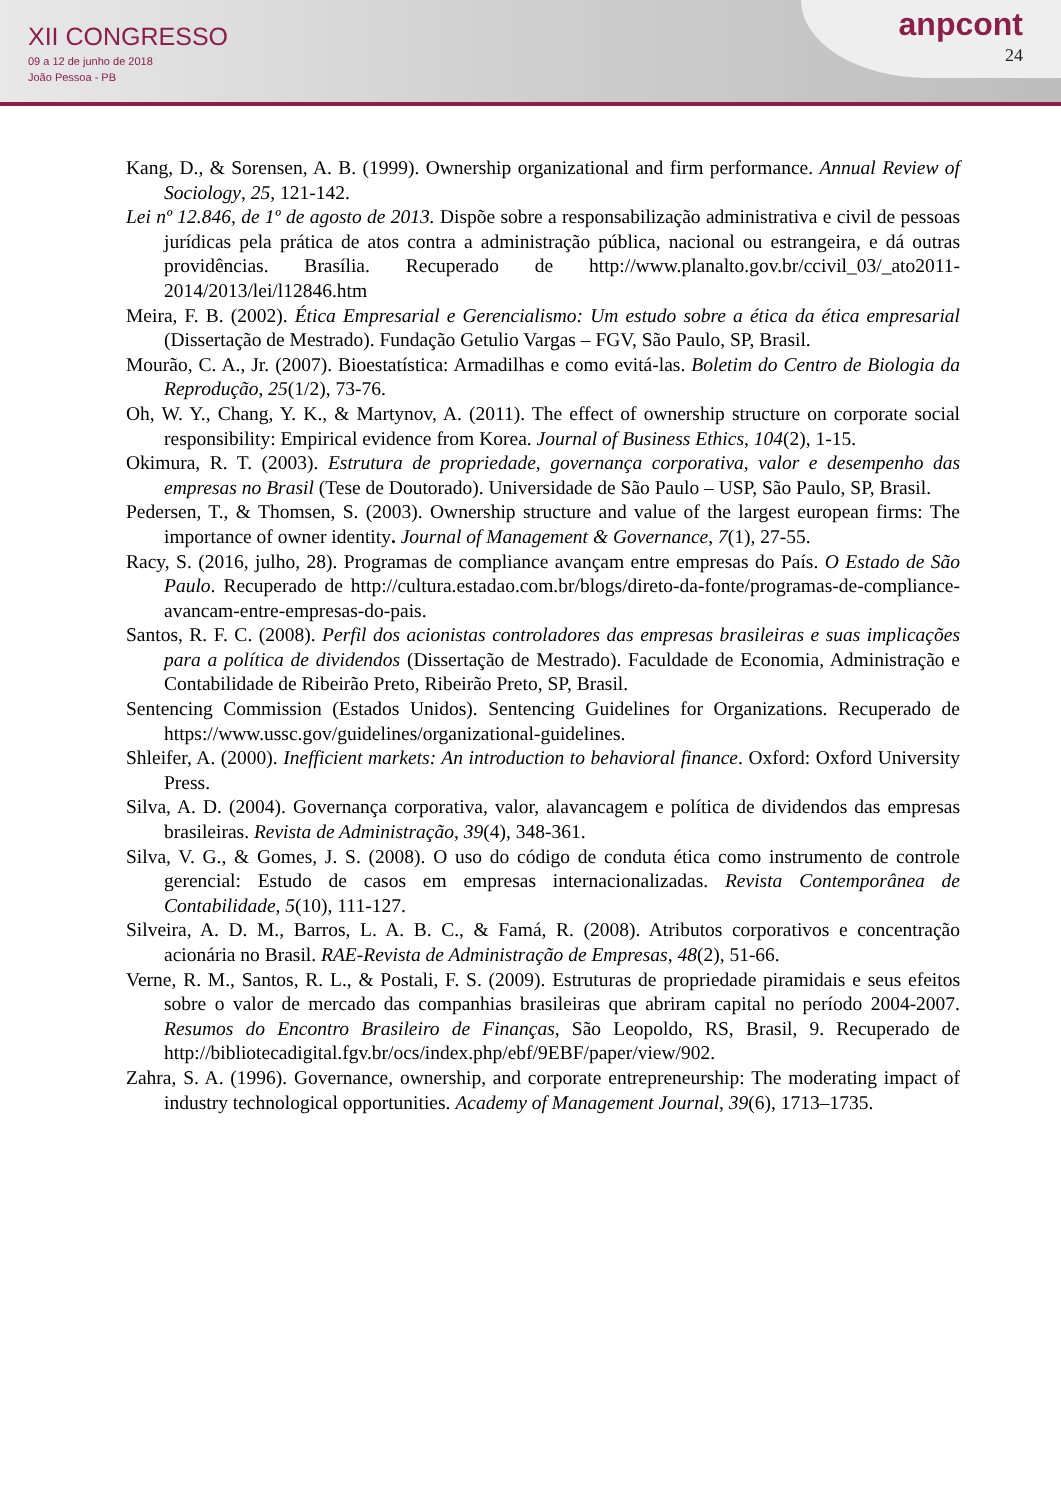XII CONGRESSO
09 a 12 de junho de 2018
João Pessoa - PB
anpcont
24
Kang, D., & Sorensen, A. B. (1999). Ownership organizational and firm performance. Annual Review of Sociology, 25, 121-142.
Lei nº 12.846, de 1º de agosto de 2013. Dispõe sobre a responsabilização administrativa e civil de pessoas jurídicas pela prática de atos contra a administração pública, nacional ou estrangeira, e dá outras providências. Brasília. Recuperado de http://www.planalto.gov.br/ccivil_03/_ato2011-2014/2013/lei/l12846.htm
Meira, F. B. (2002). Ética Empresarial e Gerencialismo: Um estudo sobre a ética da ética empresarial (Dissertação de Mestrado). Fundação Getulio Vargas – FGV, São Paulo, SP, Brasil.
Mourão, C. A., Jr. (2007). Bioestatística: Armadilhas e como evitá-las. Boletim do Centro de Biologia da Reprodução, 25(1/2), 73-76.
Oh, W. Y., Chang, Y. K., & Martynov, A. (2011). The effect of ownership structure on corporate social responsibility: Empirical evidence from Korea. Journal of Business Ethics, 104(2), 1-15.
Okimura, R. T. (2003). Estrutura de propriedade, governança corporativa, valor e desempenho das empresas no Brasil (Tese de Doutorado). Universidade de São Paulo – USP, São Paulo, SP, Brasil.
Pedersen, T., & Thomsen, S. (2003). Ownership structure and value of the largest european firms: The importance of owner identity. Journal of Management & Governance, 7(1), 27-55.
Racy, S. (2016, julho, 28). Programas de compliance avançam entre empresas do País. O Estado de São Paulo. Recuperado de http://cultura.estadao.com.br/blogs/direto-da-fonte/programas-de-compliance-avancam-entre-empresas-do-pais.
Santos, R. F. C. (2008). Perfil dos acionistas controladores das empresas brasileiras e suas implicações para a política de dividendos (Dissertação de Mestrado). Faculdade de Economia, Administração e Contabilidade de Ribeirão Preto, Ribeirão Preto, SP, Brasil.
Sentencing Commission (Estados Unidos). Sentencing Guidelines for Organizations. Recuperado de https://www.ussc.gov/guidelines/organizational-guidelines.
Shleifer, A. (2000). Inefficient markets: An introduction to behavioral finance. Oxford: Oxford University Press.
Silva, A. D. (2004). Governança corporativa, valor, alavancagem e política de dividendos das empresas brasileiras. Revista de Administração, 39(4), 348-361.
Silva, V. G., & Gomes, J. S. (2008). O uso do código de conduta ética como instrumento de controle gerencial: Estudo de casos em empresas internacionalizadas. Revista Contemporânea de Contabilidade, 5(10), 111-127.
Silveira, A. D. M., Barros, L. A. B. C., & Famá, R. (2008). Atributos corporativos e concentração acionária no Brasil. RAE-Revista de Administração de Empresas, 48(2), 51-66.
Verne, R. M., Santos, R. L., & Postali, F. S. (2009). Estruturas de propriedade piramidais e seus efeitos sobre o valor de mercado das companhias brasileiras que abriram capital no período 2004-2007. Resumos do Encontro Brasileiro de Finanças, São Leopoldo, RS, Brasil, 9. Recuperado de http://bibliotecadigital.fgv.br/ocs/index.php/ebf/9EBF/paper/view/902.
Zahra, S. A. (1996). Governance, ownership, and corporate entrepreneurship: The moderating impact of industry technological opportunities. Academy of Management Journal, 39(6), 1713–1735.